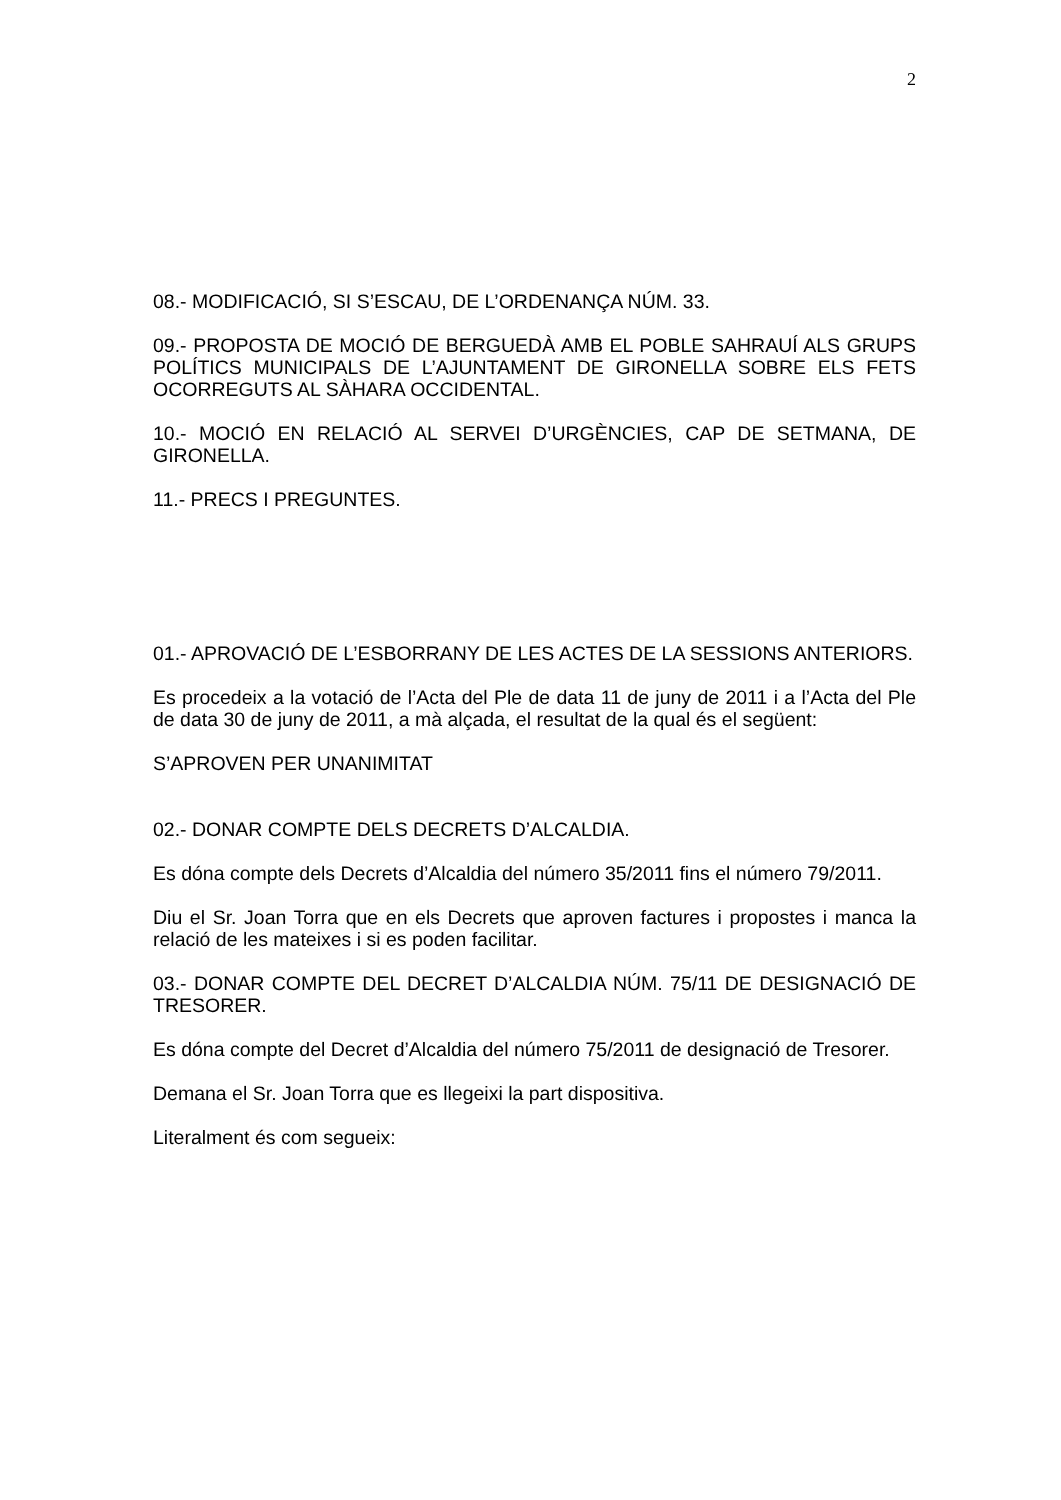2
08.- MODIFICACIÓ, SI S’ESCAU, DE L’ORDENANÇA NÚM. 33.
09.- PROPOSTA DE MOCIÓ DE BERGUEDÀ AMB EL POBLE SAHRAUÍ ALS GRUPS POLÍTICS MUNICIPALS DE L’AJUNTAMENT DE GIRONELLA SOBRE ELS FETS OCORREGUTS AL SÀHARA OCCIDENTAL.
10.- MOCIÓ EN RELACIÓ AL SERVEI D’URGÈNCIES, CAP DE SETMANA, DE GIRONELLA.
11.- PRECS I PREGUNTES.
01.- APROVACIÓ DE L’ESBORRANY DE LES ACTES DE LA SESSIONS ANTERIORS.
Es procedeix a la votació de l’Acta del Ple de data 11 de juny de 2011 i a l’Acta del Ple de data 30 de juny de 2011, a mà alçada, el resultat de la qual és el següent:
S’APROVEN PER UNANIMITAT
02.- DONAR COMPTE DELS DECRETS D’ALCALDIA.
Es dóna compte dels Decrets d’Alcaldia del número 35/2011 fins el número 79/2011.
Diu el Sr. Joan Torra que en els Decrets que aproven factures i propostes i manca la relació de les mateixes i si es poden facilitar.
03.- DONAR COMPTE DEL DECRET D’ALCALDIA NÚM. 75/11 DE DESIGNACIÓ DE TRESORER.
Es dóna compte del Decret d’Alcaldia del número 75/2011 de designació de Tresorer.
Demana el Sr. Joan Torra que es llegeixi la part dispositiva.
Literalment és com segueix: